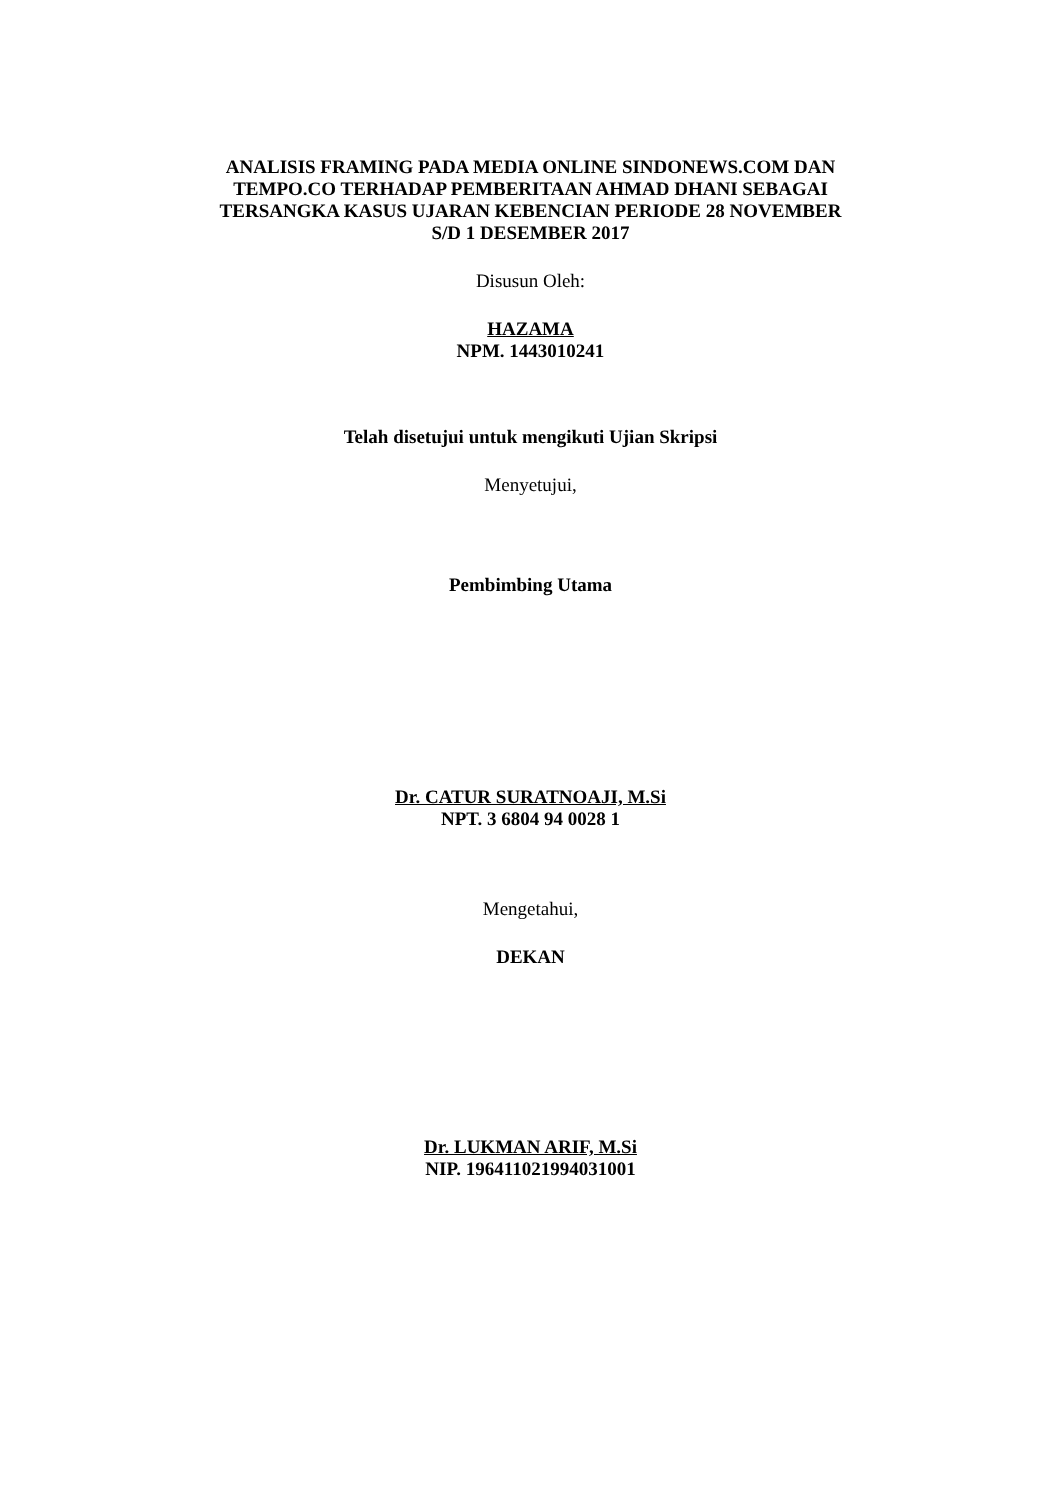ANALISIS FRAMING PADA MEDIA ONLINE SINDONEWS.COM DAN
TEMPO.CO TERHADAP PEMBERITAAN AHMAD DHANI SEBAGAI
TERSANGKA KASUS UJARAN KEBENCIAN PERIODE 28 NOVEMBER
S/D 1 DESEMBER 2017
Disusun Oleh:
HAZAMA
NPM. 1443010241
Telah disetujui untuk mengikuti Ujian Skripsi
Menyetujui,
Pembimbing Utama
Dr. CATUR SURATNOAJI, M.Si
NPT. 3 6804 94 0028 1
Mengetahui,
DEKAN
Dr. LUKMAN ARIF, M.Si
NIP. 196411021994031001